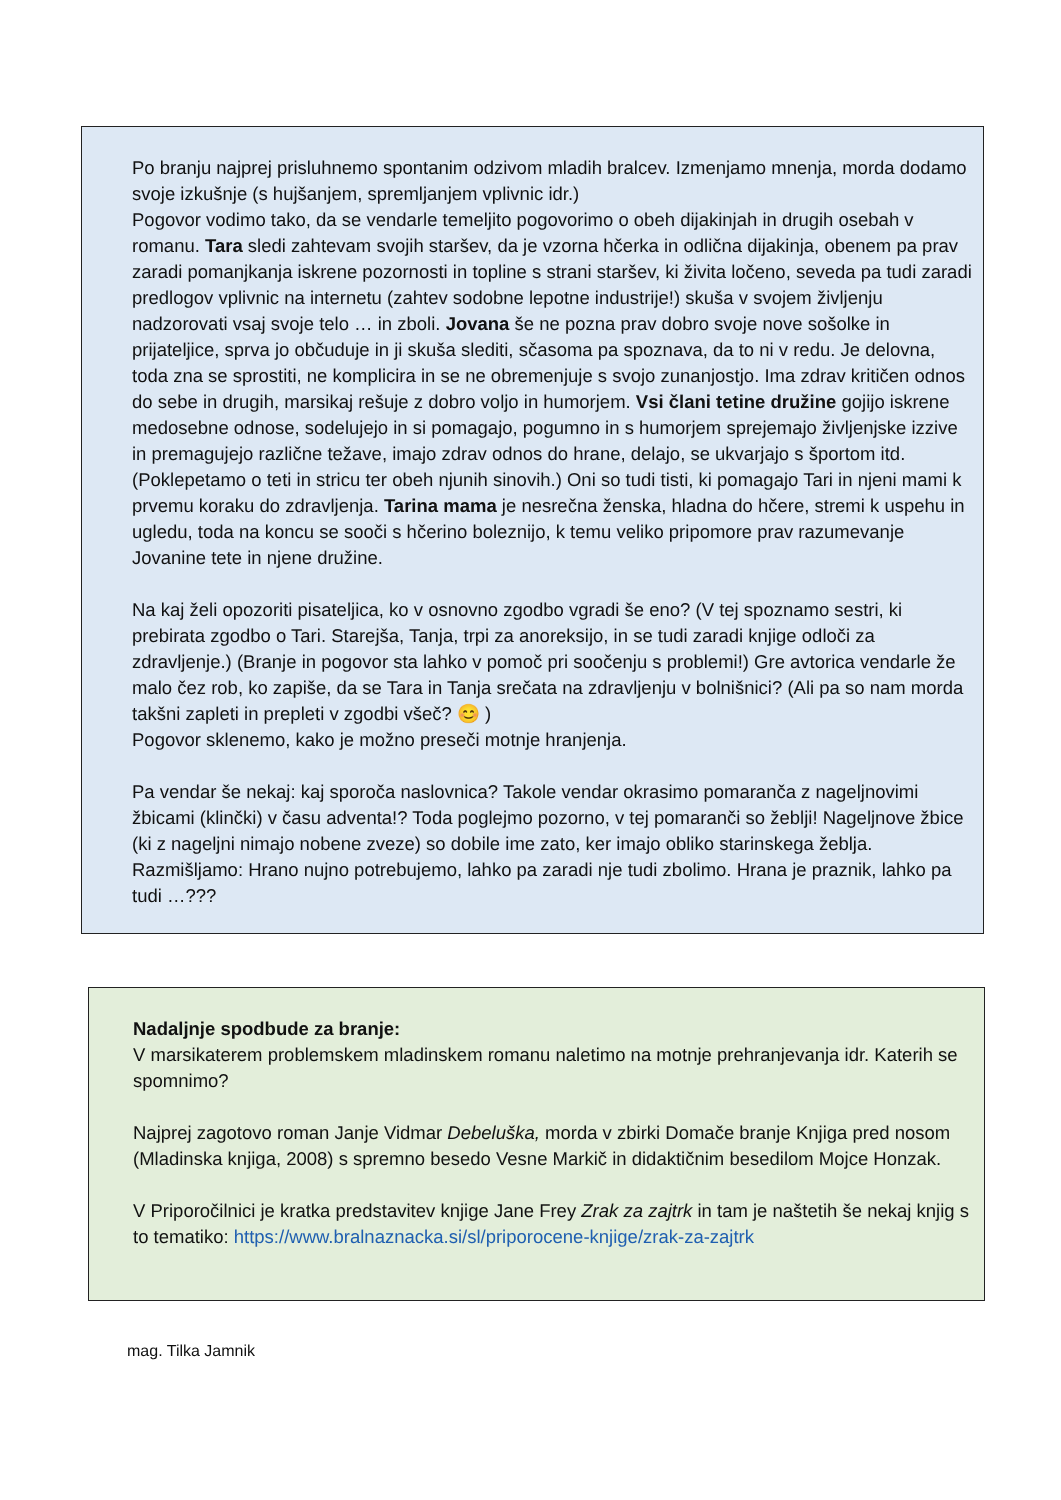Po branju najprej prisluhnemo spontanim odzivom mladih bralcev. Izmenjamo mnenja, morda dodamo svoje izkušnje (s hujšanjem, spremljanjem vplivnic idr.)
Pogovor vodimo tako, da se vendarle temeljito pogovorimo o obeh dijakinjah in drugih osebah v romanu. Tara sledi zahtevam svojih staršev, da je vzorna hčerka in odlična dijakinja, obenem pa prav zaradi pomanjkanja iskrene pozornosti in topline s strani staršev, ki živita ločeno, seveda pa tudi zaradi predlogov vplivnic na internetu (zahtev sodobne lepotne industrije!) skuša v svojem življenju nadzorovati vsaj svoje telo … in zboli. Jovana še ne pozna prav dobro svoje nove sošolke in prijateljice, sprva jo občuduje in ji skuša slediti, sčasoma pa spoznava, da to ni v redu. Je delovna, toda zna se sprostiti, ne komplicira in se ne obremenjuje s svojo zunanjostjo. Ima zdrav kritičen odnos do sebe in drugih, marsikaj rešuje z dobro voljo in humorjem. Vsi člani tetine družine gojijo iskrene medosebne odnose, sodelujejo in si pomagajo, pogumno in s humorjem sprejemajo življenjske izzive in premagujejo različne težave, imajo zdrav odnos do hrane, delajo, se ukvarjajo s športom itd. (Poklepetamo o teti in stricu ter obeh njunih sinovih.) Oni so tudi tisti, ki pomagajo Tari in njeni mami k prvemu koraku do zdravljenja. Tarina mama je nesrečna ženska, hladna do hčere, stremi k uspehu in ugledu, toda na koncu se sooči s hčerino boleznijo, k temu veliko pripomore prav razumevanje Jovanine tete in njene družine.
Na kaj želi opozoriti pisateljica, ko v osnovno zgodbo vgradi še eno? (V tej spoznamo sestri, ki prebirata zgodbo o Tari. Starejša, Tanja, trpi za anoreksijo, in se tudi zaradi knjige odloči za zdravljenje.) (Branje in pogovor sta lahko v pomoč pri soočenju s problemi!) Gre avtorica vendarle že malo čez rob, ko zapiše, da se Tara in Tanja srečata na zdravljenju v bolnišnici? (Ali pa so nam morda takšni zapleti in prepleti v zgodbi všeč? 😊 )
Pogovor sklenemo, kako je možno preseči motnje hranjenja.
Pa vendar še nekaj: kaj sporoča naslovnica? Takole vendar okrasimo pomaranča z nageljnovimi žbicami (klinčki) v času adventa!? Toda poglejmo pozorno, v tej pomaranči so žeblji! Nageljnove žbice (ki z nageljni nimajo nobene zveze) so dobile ime zato, ker imajo obliko starinskega žeblja. Razmišljamo: Hrano nujno potrebujemo, lahko pa zaradi nje tudi zbolimo. Hrana je praznik, lahko pa tudi …???
Nadaljnje spodbude za branje:
V marsikaterem problemskem mladinskem romanu naletimo na motnje prehranjevanja idr. Katerih se spomnimo?
Najprej zagotovo roman Janje Vidmar Debeluška, morda v zbirki Domače branje Knjiga pred nosom (Mladinska knjiga, 2008) s spremno besedo Vesne Markič in didaktičnim besedilom Mojce Honzak.
V Priporočilnici je kratka predstavitev knjige Jane Frey Zrak za zajtrk in tam je naštetih še nekaj knjig s to tematiko: https://www.bralnaznacka.si/sl/priporocene-knjige/zrak-za-zajtrk
mag. Tilka Jamnik